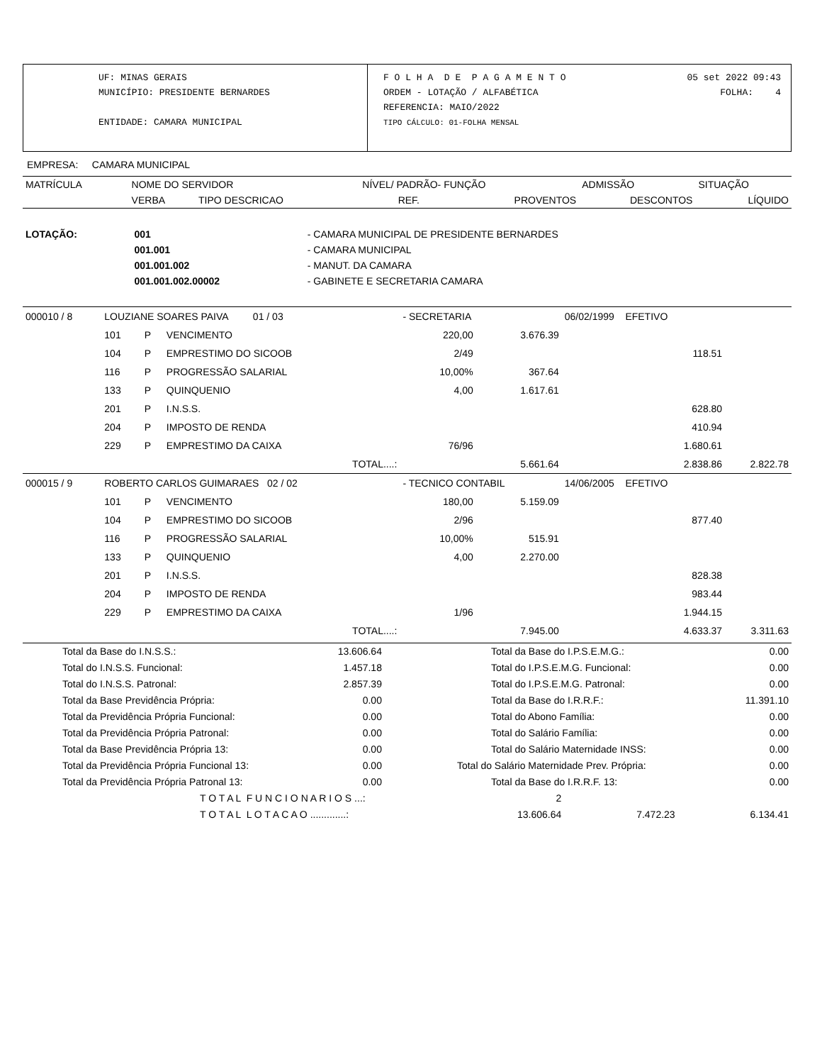UF: MINAS GERAIS
MUNICÍPIO: PRESIDENTE BERNARDES
ENTIDADE: CAMARA MUNICIPAL
F O L H A D E P A G A M E N T O 05 set 2022 09:43
ORDEM - LOTAÇÃO / ALFABÉTICA FOLHA: 4
REFERENCIA: MAIO/2022
TIPO CÁLCULO: 01-FOLHA MENSAL
EMPRESA: CAMARA MUNICIPAL
| MATRÍCULA | NOME DO SERVIDOR | | | NÍVEL/ PADRÃO- FUNÇÃO | | ADMISSÃO | SITUAÇÃO |
| --- | --- | --- | --- | --- | --- | --- | --- |
| | VERBA | TIPO DESCRICAO | | REF. | PROVENTOS | DESCONTOS | LÍQUIDO |
| LOTAÇÃO: | 001 | - CAMARA MUNICIPAL DE PRESIDENTE BERNARDES |
| | 001.001 | - CAMARA MUNICIPAL |
| | 001.001.002 | - MANUT. DA CAMARA |
| | 001.001.002.00002 | - GABINETE E SECRETARIA CAMARA |
| 000010 / 8 | LOUZIANE SOARES PAIVA 01 / 03 | | | - SECRETARIA | | 06/02/1999 EFETIVO | |
| | 101 | P | VENCIMENTO | 220,00 | 3.676.39 | | |
| | 104 | P | EMPRESTIMO DO SICOOB | 2/49 | | 118.51 | |
| | 116 | P | PROGRESSÃO SALARIAL | 10,00% | 367.64 | | |
| | 133 | P | QUINQUENIO | 4,00 | 1.617.61 | | |
| | 201 | P | I.N.S.S. | | | 628.80 | |
| | 204 | P | IMPOSTO DE RENDA | | | 410.94 | |
| | 229 | P | EMPRESTIMO DA CAIXA | 76/96 | | 1.680.61 | |
| | | | TOTAL....: | | 5.661.64 | 2.838.86 | 2.822.78 |
| 000015 / 9 | ROBERTO CARLOS GUIMARAES 02 / 02 | | | - TECNICO CONTABIL | | 14/06/2005 EFETIVO | |
| | 101 | P | VENCIMENTO | 180,00 | 5.159.09 | | |
| | 104 | P | EMPRESTIMO DO SICOOB | 2/96 | | 877.40 | |
| | 116 | P | PROGRESSÃO SALARIAL | 10,00% | 515.91 | | |
| | 133 | P | QUINQUENIO | 4,00 | 2.270.00 | | |
| | 201 | P | I.N.S.S. | | | 828.38 | |
| | 204 | P | IMPOSTO DE RENDA | | | 983.44 | |
| | 229 | P | EMPRESTIMO DA CAIXA | 1/96 | | 1.944.15 | |
| | | | TOTAL....: | | 7.945.00 | 4.633.37 | 3.311.63 |
| Total da Base do I.N.S.S.: | 13.606.64 | Total da Base do I.P.S.E.M.G.: | 0.00 |
| Total do I.N.S.S. Funcional: | 1.457.18 | Total do I.P.S.E.M.G. Funcional: | 0.00 |
| Total do I.N.S.S. Patronal: | 2.857.39 | Total do I.P.S.E.M.G. Patronal: | 0.00 |
| Total da Base Previdência Própria: | 0.00 | Total da Base do I.R.R.F.: | 11.391.10 |
| Total da Previdência Própria Funcional: | 0.00 | Total do Abono Família: | 0.00 |
| Total da Previdência Própria Patronal: | 0.00 | Total do Salário Família: | 0.00 |
| Total da Base Previdência Própria 13: | 0.00 | Total do Salário Maternidade INSS: | 0.00 |
| Total da Previdência Própria Funcional 13: | 0.00 | Total do Salário Maternidade Prev. Própria: | 0.00 |
| Total da Previdência Própria Patronal 13: | 0.00 | Total da Base do I.R.R.F. 13: | 0.00 |
| T O T A L F U N C I O N A R I O S ...: | 2 | | |
| T O T A L L O T A C A O .............: | 13.606.64 | 7.472.23 | 6.134.41 |